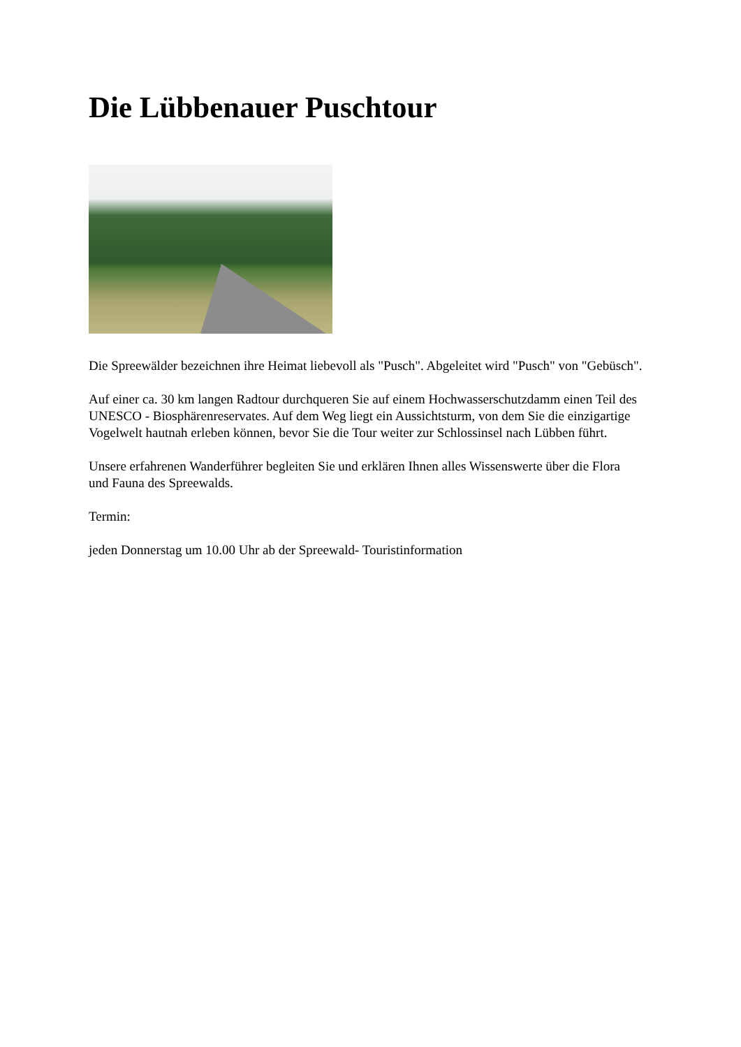Die Lübbenauer Puschtour
Die Spreewälder bezeichnen ihre Heimat liebevoll als "Pusch". Abgeleitet wird "Pusch" von "Gebüsch".
Auf einer ca. 30 km langen Radtour durchqueren Sie auf einem Hochwasserschutzdamm einen Teil des UNESCO - Biosphärenreservates. Auf dem Weg liegt ein Aussichtsturm, von dem Sie die einzigartige Vogelwelt hautnah erleben können, bevor Sie die Tour weiter zur Schlossinsel nach Lübben führt.
Unsere erfahrenen Wanderführer begleiten Sie und erklären Ihnen alles Wissenswerte über die Flora und Fauna des Spreewalds.
Termin:
jeden Donnerstag um 10.00 Uhr ab der Spreewald- Touristinformation